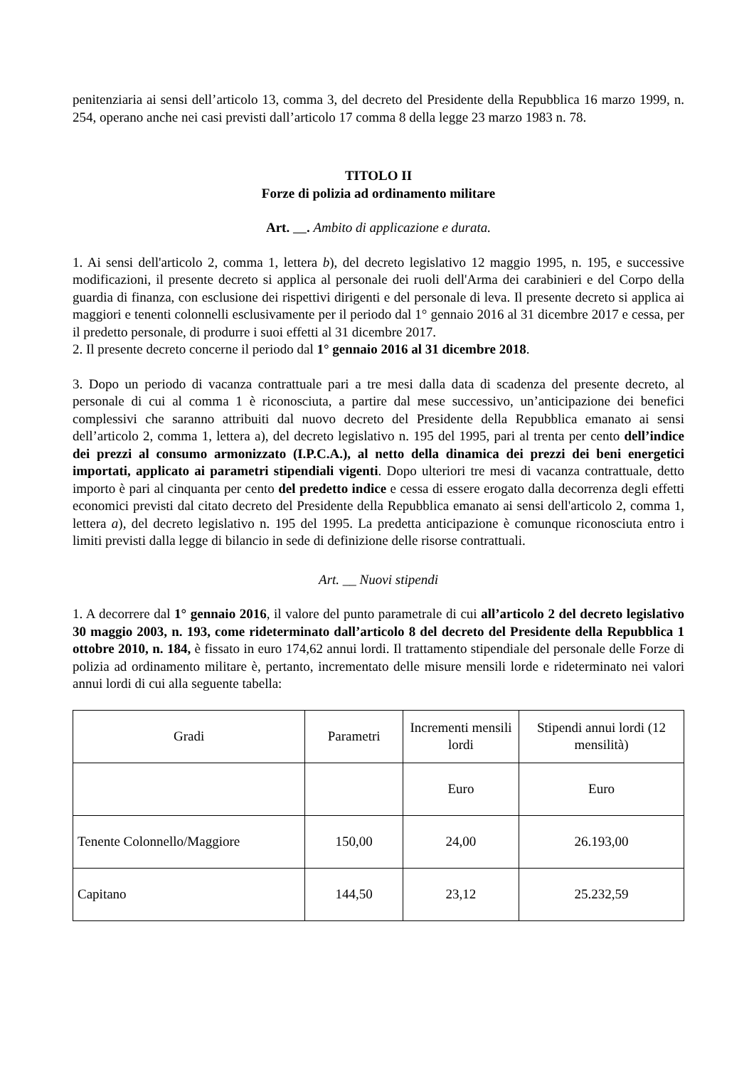penitenziaria ai sensi dell’articolo 13, comma 3, del decreto del Presidente della Repubblica 16 marzo 1999, n. 254, operano anche nei casi previsti dall’articolo 17 comma 8 della legge 23 marzo 1983 n. 78.
TITOLO II
Forze di polizia ad ordinamento militare
Art. . Ambito di applicazione e durata.
1. Ai sensi dell'articolo 2, comma 1, lettera b), del decreto legislativo 12 maggio 1995, n. 195, e successive modificazioni, il presente decreto si applica al personale dei ruoli dell'Arma dei carabinieri e del Corpo della guardia di finanza, con esclusione dei rispettivi dirigenti e del personale di leva. Il presente decreto si applica ai maggiori e tenenti colonnelli esclusivamente per il periodo dal 1° gennaio 2016 al 31 dicembre 2017 e cessa, per il predetto personale, di produrre i suoi effetti al 31 dicembre 2017.
2. Il presente decreto concerne il periodo dal 1° gennaio 2016 al 31 dicembre 2018.
3. Dopo un periodo di vacanza contrattuale pari a tre mesi dalla data di scadenza del presente decreto, al personale di cui al comma 1 è riconosciuta, a partire dal mese successivo, un’anticipazione dei benefici complessivi che saranno attribuiti dal nuovo decreto del Presidente della Repubblica emanato ai sensi dell’articolo 2, comma 1, lettera a), del decreto legislativo n. 195 del 1995, pari al trenta per cento dell’indice dei prezzi al consumo armonizzato (I.P.C.A.), al netto della dinamica dei prezzi dei beni energetici importati, applicato ai parametri stipendiali vigenti. Dopo ulteriori tre mesi di vacanza contrattuale, detto importo è pari al cinquanta per cento del predetto indice e cessa di essere erogato dalla decorrenza degli effetti economici previsti dal citato decreto del Presidente della Repubblica emanato ai sensi dell'articolo 2, comma 1, lettera a), del decreto legislativo n. 195 del 1995. La predetta anticipazione è comunque riconosciuta entro i limiti previsti dalla legge di bilancio in sede di definizione delle risorse contrattuali.
Art. __ Nuovi stipendi
1. A decorrere dal 1° gennaio 2016, il valore del punto parametrale di cui all’articolo 2 del decreto legislativo 30 maggio 2003, n. 193, come rideterminato dall’articolo 8 del decreto del Presidente della Repubblica 1 ottobre 2010, n. 184, è fissato in euro 174,62 annui lordi. Il trattamento stipendiale del personale delle Forze di polizia ad ordinamento militare è, pertanto, incrementato delle misure mensili lorde e rideterminato nei valori annui lordi di cui alla seguente tabella:
| Gradi | Parametri | Incrementi mensili lordi | Stipendi annui lordi (12 mensilità) |
| | | Euro | Euro |
| Tenente Colonnello/Maggiore | 150,00 | 24,00 | 26.193,00 |
| Capitano | 144,50 | 23,12 | 25.232,59 |